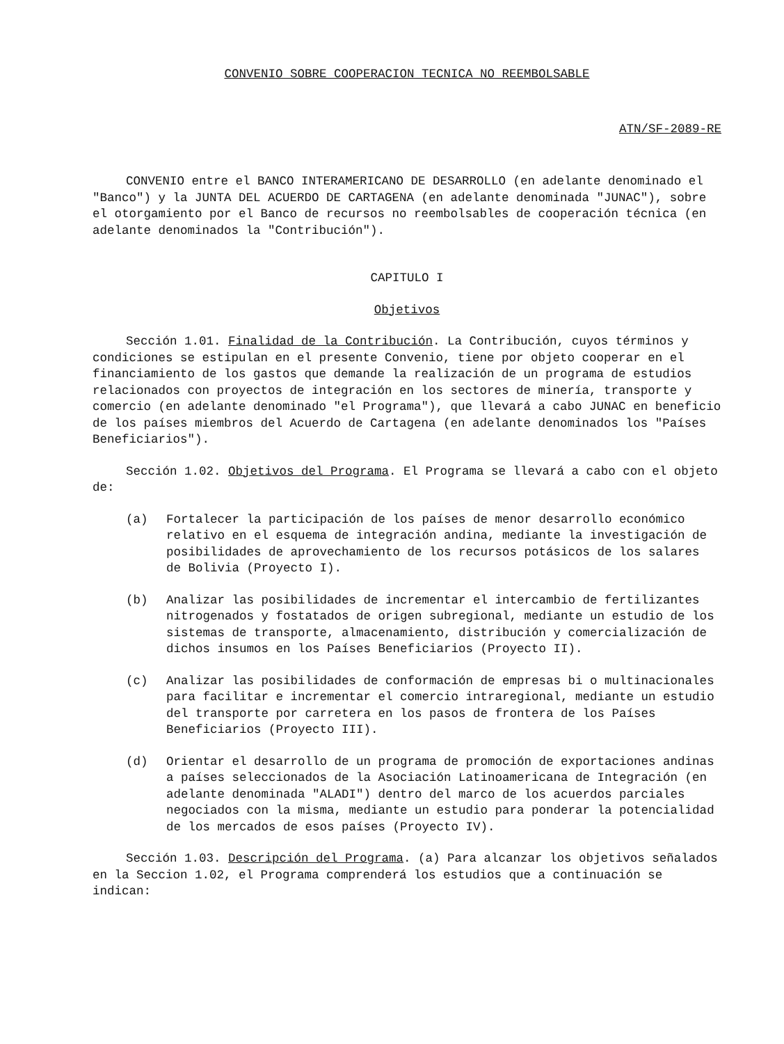CONVENIO SOBRE COOPERACION TECNICA NO REEMBOLSABLE
ATN/SF-2089-RE
CONVENIO entre el BANCO INTERAMERICANO DE DESARROLLO (en adelante denominado el "Banco") y la JUNTA DEL ACUERDO DE CARTAGENA (en adelante denominada "JUNAC"), sobre el otorgamiento por el Banco de recursos no reembolsables de cooperación técnica (en adelante denominados la "Contribución").
CAPITULO I
Objetivos
Sección 1.01. Finalidad de la Contribución. La Contribución, cuyos términos y condiciones se estipulan en el presente Convenio, tiene por objeto cooperar en el financiamiento de los gastos que demande la realización de un programa de estudios relacionados con proyectos de integración en los sectores de minería, transporte y comercio (en adelante denominado "el Programa"), que llevará a cabo JUNAC en beneficio de los países miembros del Acuerdo de Cartagena (en adelante denominados los "Países Beneficiarios").
Sección 1.02. Objetivos del Programa. El Programa se llevará a cabo con el objeto de:
(a) Fortalecer la participación de los países de menor desarrollo económico relativo en el esquema de integración andina, mediante la investigación de posibilidades de aprovechamiento de los recursos potásicos de los salares de Bolivia (Proyecto I).
(b) Analizar las posibilidades de incrementar el intercambio de fertilizantes nitrogenados y fostatados de origen subregional, mediante un estudio de los sistemas de transporte, almacenamiento, distribución y comercialización de dichos insumos en los Países Beneficiarios (Proyecto II).
(c) Analizar las posibilidades de conformación de empresas bi o multinacionales para facilitar e incrementar el comercio intraregional, mediante un estudio del transporte por carretera en los pasos de frontera de los Países Beneficiarios (Proyecto III).
(d) Orientar el desarrollo de un programa de promoción de exportaciones andinas a países seleccionados de la Asociación Latinoamericana de Integración (en adelante denominada "ALADI") dentro del marco de los acuerdos parciales negociados con la misma, mediante un estudio para ponderar la potencialidad de los mercados de esos países (Proyecto IV).
Sección 1.03. Descripción del Programa. (a) Para alcanzar los objetivos señalados en la Seccion 1.02, el Programa comprenderá los estudios que a continuación se indican: